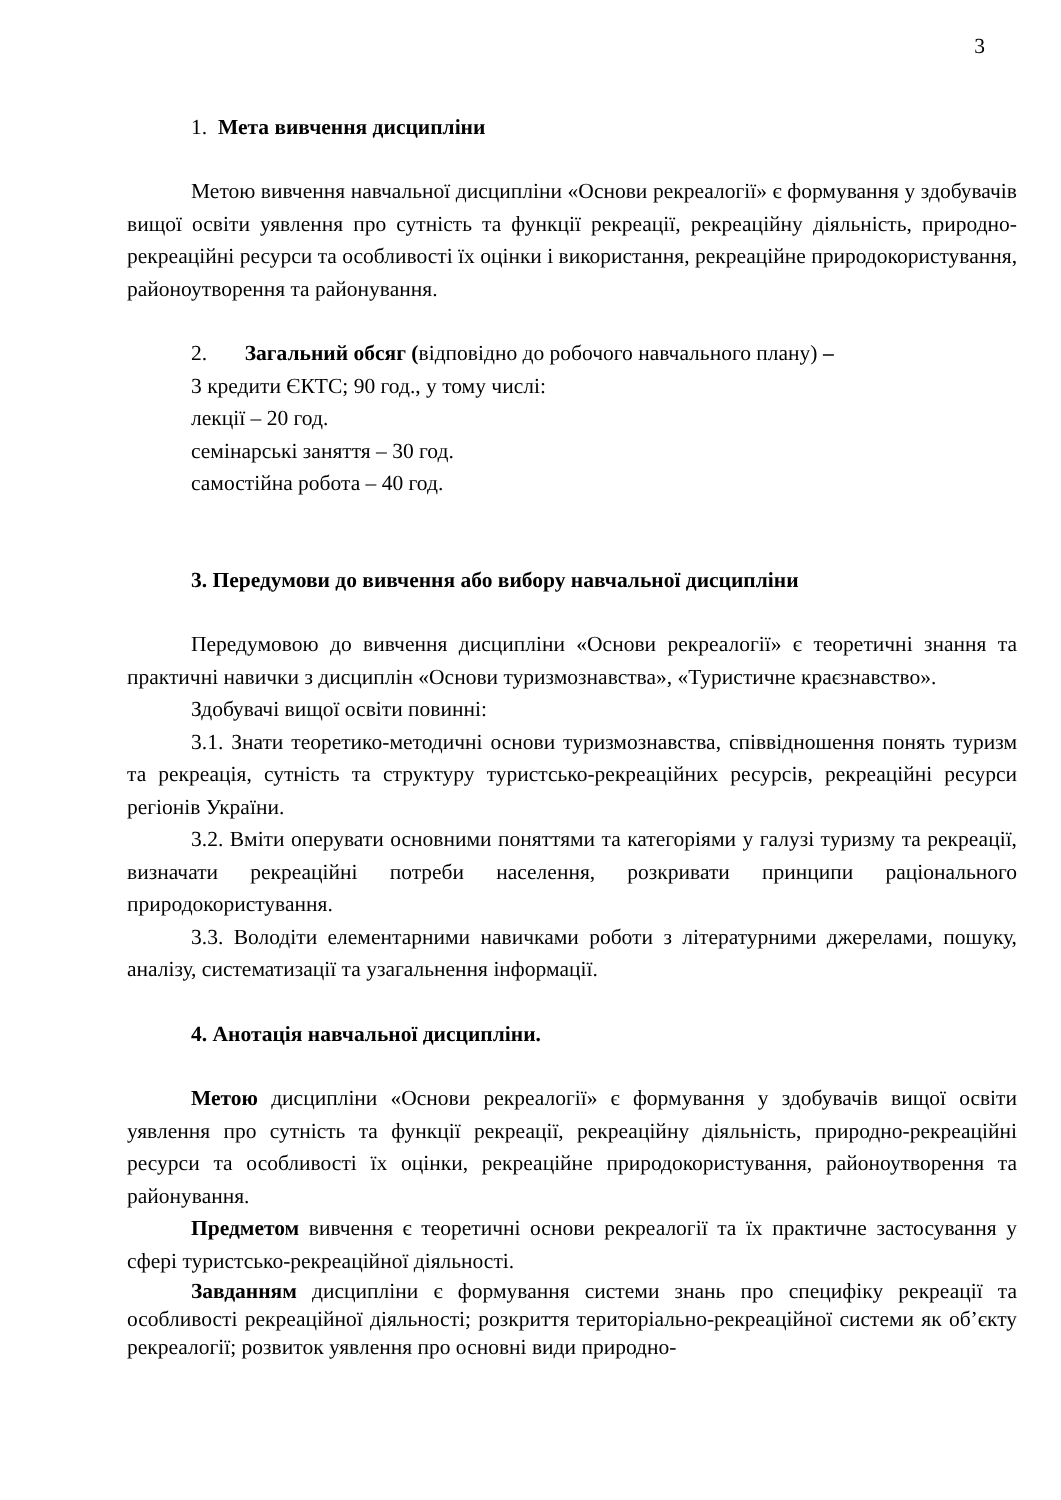3
1. Мета вивчення дисципліни
Метою вивчення навчальної дисципліни «Основи рекреалогії» є формування у здобувачів вищої освіти уявлення про сутність та функції рекреації, рекреаційну діяльність, природно-рекреаційні ресурси та особливості їх оцінки і використання, рекреаційне природокористування, районоутворення та районування.
2. Загальний обсяг (відповідно до робочого навчального плану) –
3 кредити ЄКТС; 90 год., у тому числі:
лекції – 20 год.
семінарські заняття – 30 год.
самостійна робота – 40 год.
3. Передумови до вивчення або вибору навчальної дисципліни
Передумовою до вивчення дисципліни «Основи рекреалогії» є теоретичні знання та практичні навички з дисциплін «Основи туризмознавства», «Туристичне краєзнавство».
Здобувачі вищої освіти повинні:
3.1. Знати теоретико-методичні основи туризмознавства, співвідношення понять туризм та рекреація, сутність та структуру туристсько-рекреаційних ресурсів, рекреаційні ресурси регіонів України.
3.2. Вміти оперувати основними поняттями та категоріями у галузі туризму та рекреації, визначати рекреаційні потреби населення, розкривати принципи раціонального природокористування.
3.3. Володіти елементарними навичками роботи з літературними джерелами, пошуку, аналізу, систематизації та узагальнення інформації.
4. Анотація навчальної дисципліни.
Метою дисципліни «Основи рекреалогії» є формування у здобувачів вищої освіти уявлення про сутність та функції рекреації, рекреаційну діяльність, природно-рекреаційні ресурси та особливості їх оцінки, рекреаційне природокористування, районоутворення та районування.
Предметом вивчення є теоретичні основи рекреалогії та їх практичне застосування у сфері туристсько-рекреаційної діяльності.
Завданням дисципліни є формування системи знань про специфіку рекреації та особливості рекреаційної діяльності; розкриття територіально-рекреаційної системи як об’єкту рекреалогії; розвиток уявлення про основні види природно-